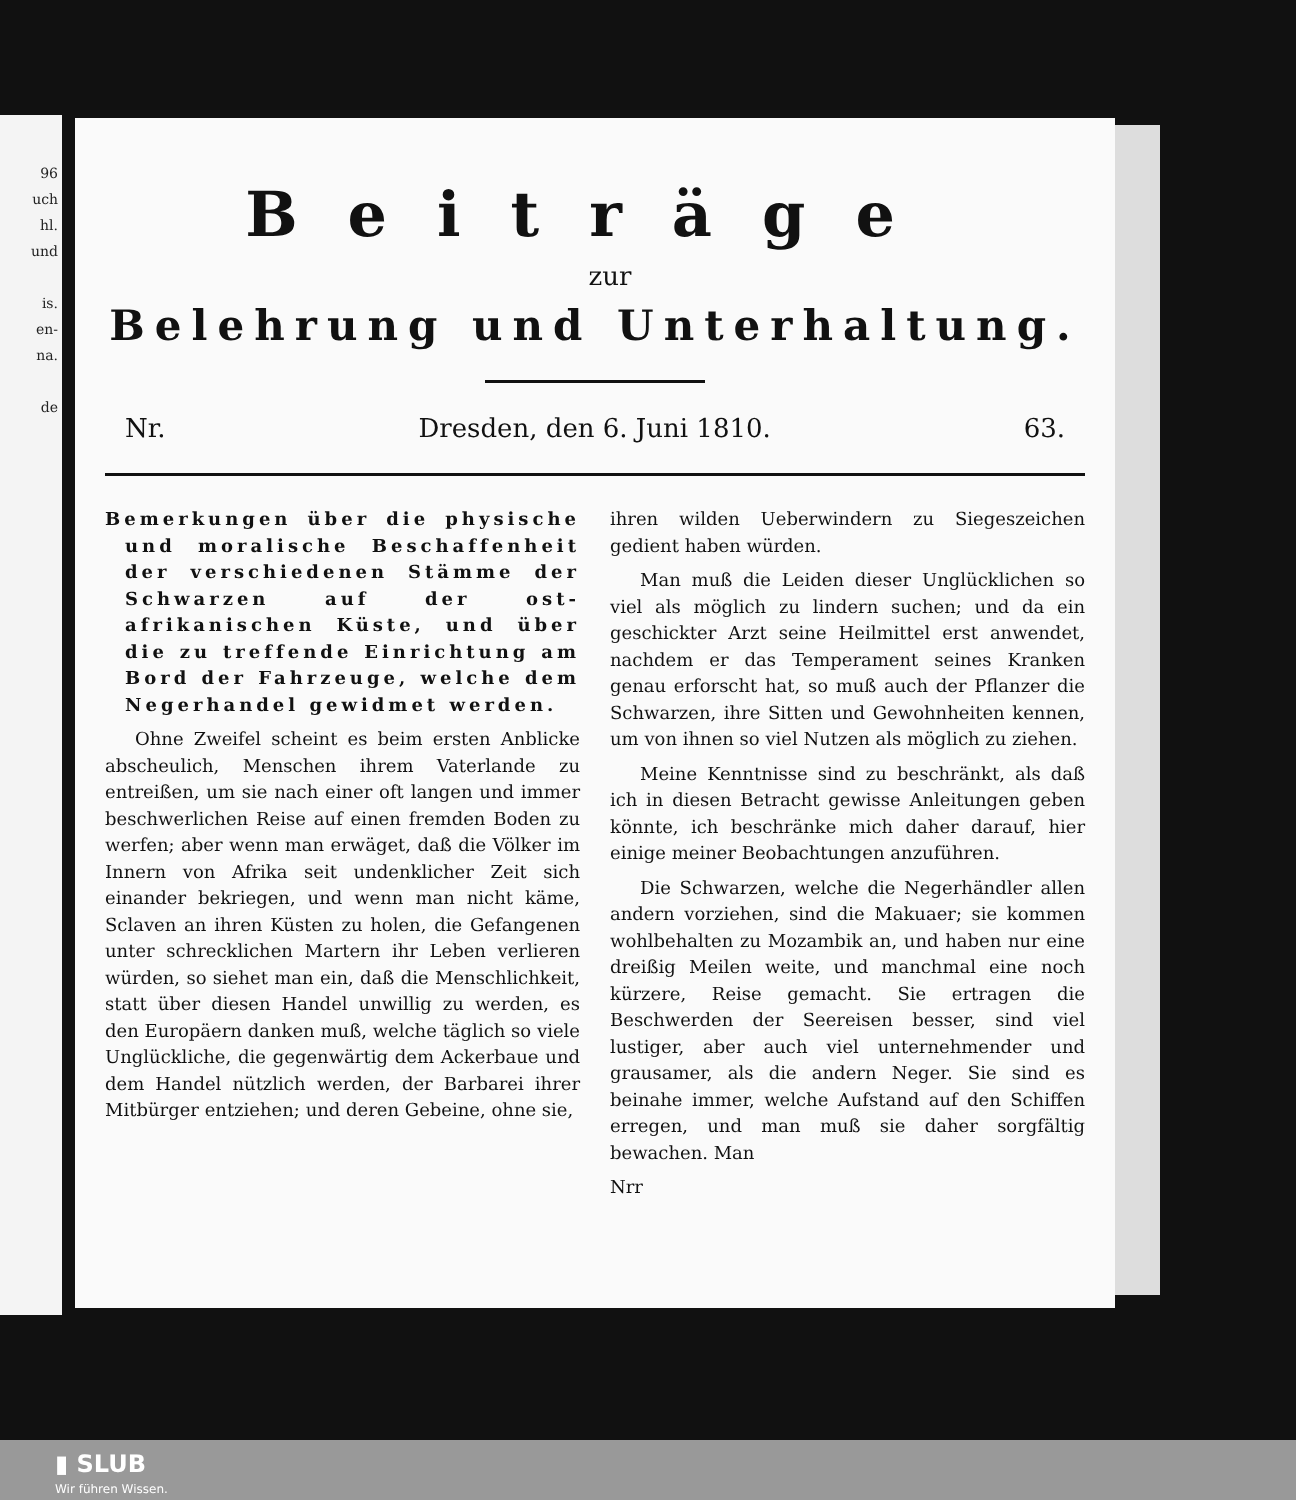96
uch
hl.
und
is.
en-
na.
de
Beiträge
zur
Belehrung und Unterhaltung.
Nr. Dresden, den 6. Juni 1810. 63.
Bemerkungen über die physische und moralische Beschaffenheit der verschiedenen Stämme der Schwarzen auf der ost-afrikanischen Küste, und über die zu treffende Einrichtung am Bord der Fahrzeuge, welche dem Negerhandel gewidmet werden.
Ohne Zweifel scheint es beim ersten Anblicke abscheulich, Menschen ihrem Vaterlande zu entreißen, um sie nach einer oft langen und immer beschwerlichen Reise auf einen fremden Boden zu werfen; aber wenn man erwäget, daß die Völker im Innern von Afrika seit undenklicher Zeit sich einander bekriegen, und wenn man nicht käme, Sclaven an ihren Küsten zu holen, die Gefangenen unter schrecklichen Martern ihr Leben verlieren würden, so siehet man ein, daß die Menschlichkeit, statt über diesen Handel unwillig zu werden, es den Europäern danken muß, welche täglich so viele Unglückliche, die gegenwärtig dem Ackerbaue und dem Handel nützlich werden, der Barbarei ihrer Mitbürger entziehen; und deren Gebeine, ohne sie,
ihren wilden Ueberwindern zu Siegeszeichen gedient haben würden.
Man muß die Leiden dieser Unglücklichen so viel als möglich zu lindern suchen; und da ein geschickter Arzt seine Heilmittel erst anwendet, nachdem er das Temperament seines Kranken genau erforscht hat, so muß auch der Pflanzer die Schwarzen, ihre Sitten und Gewohnheiten kennen, um von ihnen so viel Nutzen als möglich zu ziehen.
Meine Kenntnisse sind zu beschränkt, als daß ich in diesen Betracht gewisse Anleitungen geben könnte, ich beschränke mich daher darauf, hier einige meiner Beobachtungen anzuführen.
Die Schwarzen, welche die Negerhändler allen andern vorziehen, sind die Makuaer; sie kommen wohlbehalten zu Mozambik an, und haben nur eine dreißig Meilen weite, und manchmal eine noch kürzere, Reise gemacht. Sie ertragen die Beschwerden der Seereisen besser, sind viel lustiger, aber auch viel unternehmender und grausamer, als die andern Neger. Sie sind es beinahe immer, welche Aufstand auf den Schiffen erregen, und man muß sie daher sorgfältig bewachen. Man
Nrr
▮ SLUB
Wir führen Wissen.